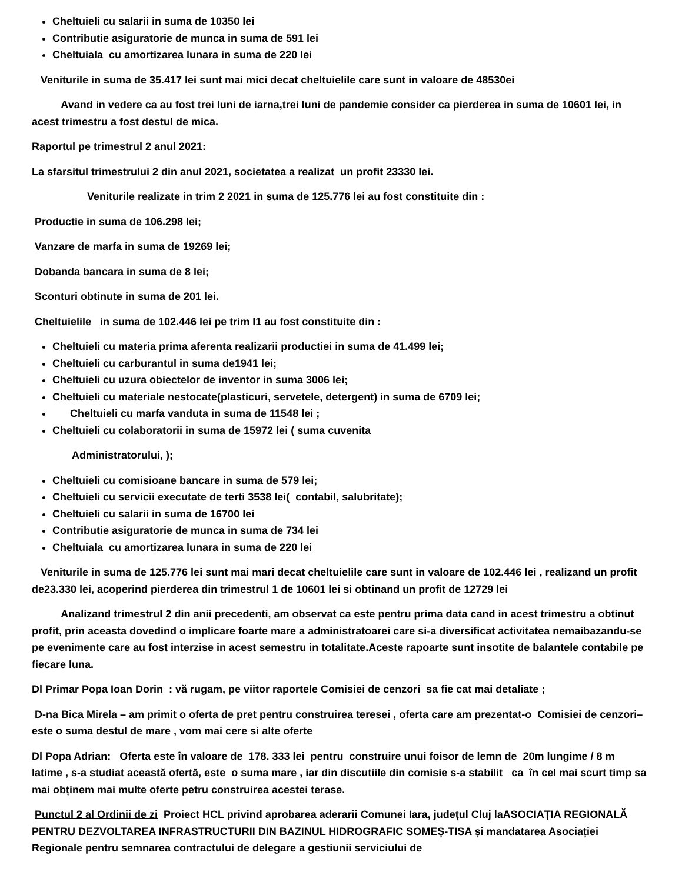Cheltuieli cu salarii in suma de 10350 lei
Contributie asiguratorie de munca in suma de 591 lei
Cheltuiala cu amortizarea lunara in suma de 220 lei
Veniturile in suma de 35.417 lei sunt mai mici decat cheltuielile care sunt in valoare de 48530ei
Avand in vedere ca au fost trei luni de iarna,trei luni de pandemie consider ca pierderea in suma de 10601 lei, in acest trimestru a fost destul de mica.
Raportul pe trimestrul 2 anul 2021:
La sfarsitul trimestrului 2 din anul 2021, societatea a realizat un profit 23330 lei.
Veniturile realizate in trim 2 2021 in suma de 125.776 lei au fost constituite din :
Productie in suma de 106.298 lei;
Vanzare de marfa in suma de 19269 lei;
Dobanda bancara in suma de 8 lei;
Sconturi obtinute in suma de 201 lei.
Cheltuielile in suma de 102.446 lei pe trim I1 au fost constituite din :
Cheltuieli cu materia prima aferenta realizarii productiei in suma de 41.499 lei;
Cheltuieli cu carburantul in suma de1941 lei;
Cheltuieli cu uzura obiectelor de inventor in suma 3006 lei;
Cheltuieli cu materiale nestocate(plasticuri, servetele, detergent) in suma de 6709 lei;
Cheltuieli cu marfa vanduta in suma de 11548 lei ;
Cheltuieli cu colaboratorii in suma de 15972 lei ( suma cuvenita
Administratorului, );
Cheltuieli cu comisioane bancare in suma de 579 lei;
Cheltuieli cu servicii executate de terti 3538 lei( contabil, salubritate);
Cheltuieli cu salarii in suma de 16700 lei
Contributie asiguratorie de munca in suma de 734 lei
Cheltuiala cu amortizarea lunara in suma de 220 lei
Veniturile in suma de 125.776 lei sunt mai mari decat cheltuielile care sunt in valoare de 102.446 lei , realizand un profit de23.330 lei, acoperind pierderea din trimestrul 1 de 10601 lei si obtinand un profit de 12729 lei
Analizand trimestrul 2 din anii precedenti, am observat ca este pentru prima data cand in acest trimestru a obtinut profit, prin aceasta dovedind o implicare foarte mare a administratoarei care si-a diversificat activitatea nemaibazandu-se pe evenimente care au fost interzise in acest semestru in totalitate.Aceste rapoarte sunt insotite de balantele contabile pe fiecare luna.
Dl Primar Popa Ioan Dorin : vă rugam, pe viitor raportele Comisiei de cenzori sa fie cat mai detaliate ;
D-na Bica Mirela – am primit o oferta de pret pentru construirea teresei , oferta care am prezentat-o Comisiei de cenzori– este o suma destul de mare , vom mai cere si alte oferte
Dl Popa Adrian: Oferta este în valoare de 178. 333 lei pentru construire unui foisor de lemn de 20m lungime / 8 m latime , s-a studiat această ofertă, este o suma mare , iar din discutiile din comisie s-a stabilit ca în cel mai scurt timp sa mai obținem mai multe oferte petru construirea acestei terase.
Punctul 2 al Ordinii de zi Proiect HCL privind aprobarea aderarii Comunei Iara, județul Cluj laASOCIAȚIA REGIONALĂ PENTRU DEZVOLTAREA INFRASTRUCTURII DIN BAZINUL HIDROGRAFIC SOMEȘ-TISA și mandatarea Asociației Regionale pentru semnarea contractului de delegare a gestiunii serviciului de